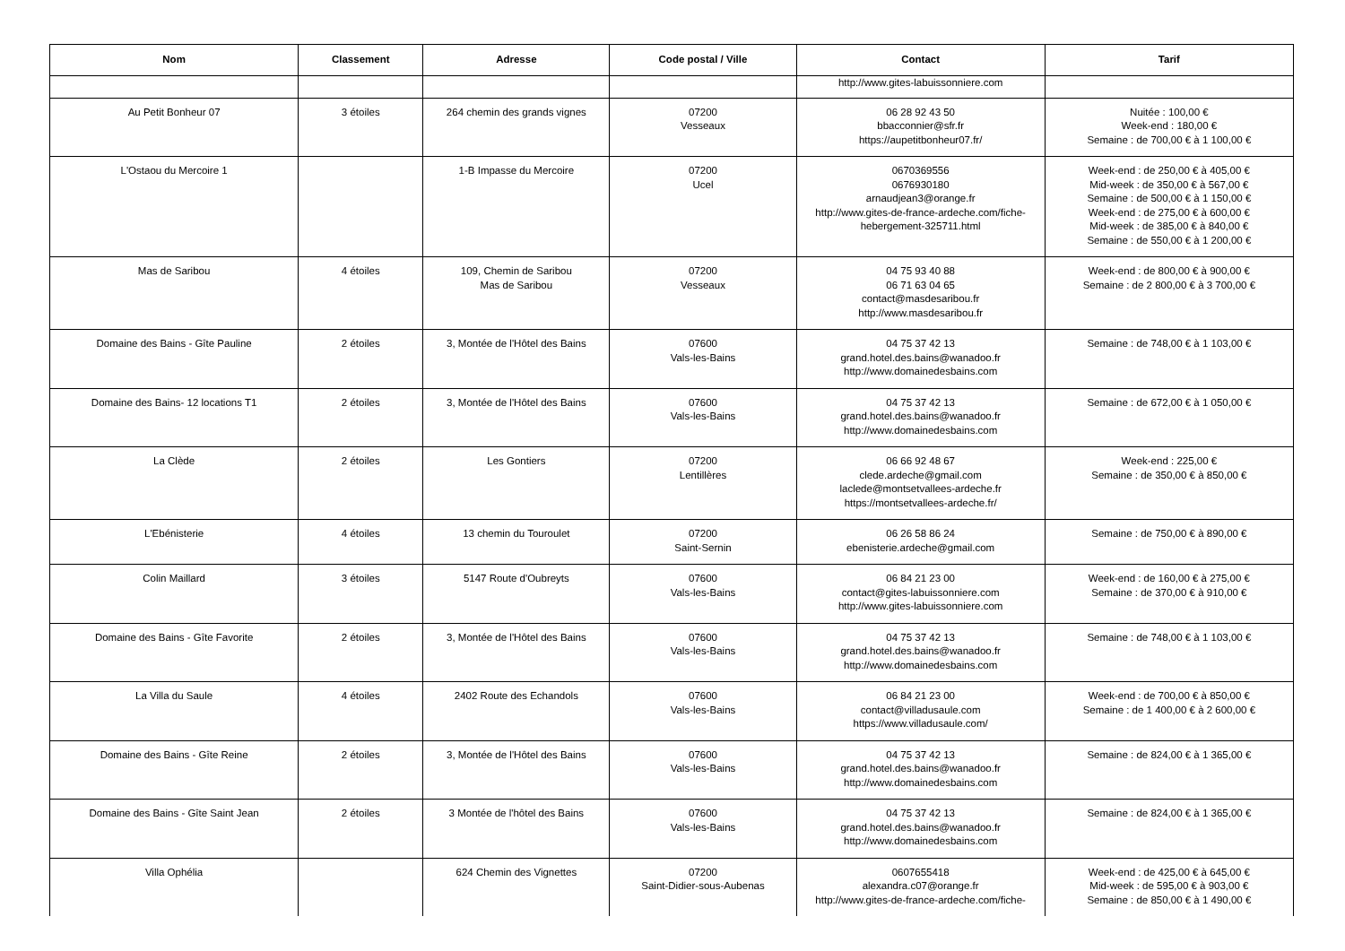| Nom | Classement | Adresse | Code postal / Ville | Contact | Tarif |
| --- | --- | --- | --- | --- | --- |
| | | | | http://www.gites-labuissonniere.com | |
| Au Petit Bonheur 07 | 3 étoiles | 264 chemin des grands vignes | 07200 Vesseaux | 06 28 92 43 50 bbacconnier@sfr.fr https://aupetitbonheur07.fr/ | Nuitée : 100,00 € Week-end : 180,00 € Semaine : de 700,00 € à 1 100,00 € |
| L'Ostaou du Mercoire 1 | | 1-B Impasse du Mercoire | 07200 Ucel | 0670369556 0676930180 arnaudjean3@orange.fr http://www.gites-de-france-ardeche.com/fiche-hebergement-325711.html | Week-end : de 250,00 € à 405,00 € Mid-week : de 350,00 € à 567,00 € Semaine : de 500,00 € à 1 150,00 € Week-end : de 275,00 € à 600,00 € Mid-week : de 385,00 € à 840,00 € Semaine : de 550,00 € à 1 200,00 € |
| Mas de Saribou | 4 étoiles | 109, Chemin de Saribou Mas de Saribou | 07200 Vesseaux | 04 75 93 40 88 06 71 63 04 65 contact@masdesaribou.fr http://www.masdesaribou.fr | Week-end : de 800,00 € à 900,00 € Semaine : de 2 800,00 € à 3 700,00 € |
| Domaine des Bains - Gîte Pauline | 2 étoiles | 3, Montée de l'Hôtel des Bains | 07600 Vals-les-Bains | 04 75 37 42 13 grand.hotel.des.bains@wanadoo.fr http://www.domainedesbains.com | Semaine : de 748,00 € à 1 103,00 € |
| Domaine des Bains- 12 locations T1 | 2 étoiles | 3, Montée de l'Hôtel des Bains | 07600 Vals-les-Bains | 04 75 37 42 13 grand.hotel.des.bains@wanadoo.fr http://www.domainedesbains.com | Semaine : de 672,00 € à 1 050,00 € |
| La Clède | 2 étoiles | Les Gontiers | 07200 Lentillères | 06 66 92 48 67 clede.ardeche@gmail.com laclede@montsetvallees-ardeche.fr https://montsetvallees-ardeche.fr/ | Week-end : 225,00 € Semaine : de 350,00 € à 850,00 € |
| L'Ebénisterie | 4 étoiles | 13 chemin du Touroulet | 07200 Saint-Sernin | 06 26 58 86 24 ebenisterie.ardeche@gmail.com | Semaine : de 750,00 € à 890,00 € |
| Colin Maillard | 3 étoiles | 5147 Route d'Oubreyts | 07600 Vals-les-Bains | 06 84 21 23 00 contact@gites-labuissonniere.com http://www.gites-labuissonniere.com | Week-end : de 160,00 € à 275,00 € Semaine : de 370,00 € à 910,00 € |
| Domaine des Bains - Gîte Favorite | 2 étoiles | 3, Montée de l'Hôtel des Bains | 07600 Vals-les-Bains | 04 75 37 42 13 grand.hotel.des.bains@wanadoo.fr http://www.domainedesbains.com | Semaine : de 748,00 € à 1 103,00 € |
| La Villa du Saule | 4 étoiles | 2402 Route des Echandols | 07600 Vals-les-Bains | 06 84 21 23 00 contact@villadusaule.com https://www.villadusaule.com/ | Week-end : de 700,00 € à 850,00 € Semaine : de 1 400,00 € à 2 600,00 € |
| Domaine des Bains - Gîte Reine | 2 étoiles | 3, Montée de l'Hôtel des Bains | 07600 Vals-les-Bains | 04 75 37 42 13 grand.hotel.des.bains@wanadoo.fr http://www.domainedesbains.com | Semaine : de 824,00 € à 1 365,00 € |
| Domaine des Bains - Gîte Saint Jean | 2 étoiles | 3 Montée de l'hôtel des Bains | 07600 Vals-les-Bains | 04 75 37 42 13 grand.hotel.des.bains@wanadoo.fr http://www.domainedesbains.com | Semaine : de 824,00 € à 1 365,00 € |
| Villa Ophélia | | 624 Chemin des Vignettes | 07200 Saint-Didier-sous-Aubenas | 0607655418 alexandra.c07@orange.fr http://www.gites-de-france-ardeche.com/fiche- | Week-end : de 425,00 € à 645,00 € Mid-week : de 595,00 € à 903,00 € Semaine : de 850,00 € à 1 490,00 € |